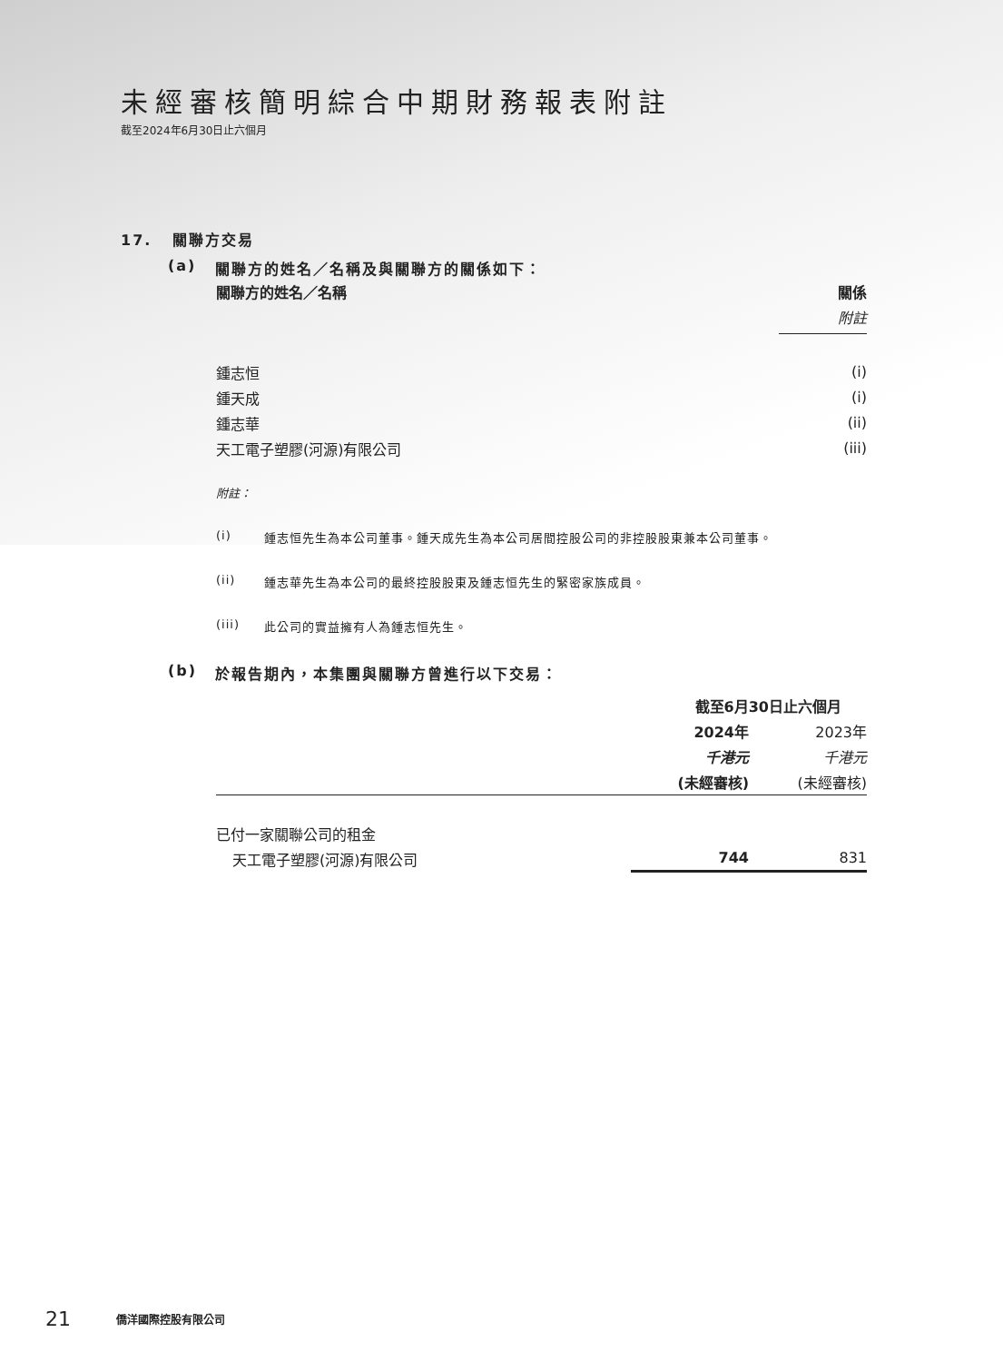未經審核簡明綜合中期財務報表附註
截至2024年6月30日止六個月
17. 關聯方交易
(a) 關聯方的姓名／名稱及與關聯方的關係如下：
| 關聯方的姓名／名稱 | 關係 |
| --- | --- |
| | 附註 |
| 鍾志恒 | (i) |
| 鍾天成 | (i) |
| 鍾志華 | (ii) |
| 天工電子塑膠(河源)有限公司 | (iii) |
附註：
(i) 鍾志恒先生為本公司董事。鍾天成先生為本公司居間控股公司的非控股股東兼本公司董事。
(ii) 鍾志華先生為本公司的最終控股股東及鍾志恒先生的緊密家族成員。
(iii) 此公司的實益擁有人為鍾志恒先生。
(b) 於報告期內，本集團與關聯方曾進行以下交易：
| | 截至6月30日止六個月 | |
| --- | --- | --- |
| | 2024年 | 2023年 |
| | 千港元 | 千港元 |
| | (未經審核) | (未經審核) |
| 已付一家關聯公司的租金 | | |
| 天工電子塑膠(河源)有限公司 | 744 | 831 |
21 僑洋國際控股有限公司